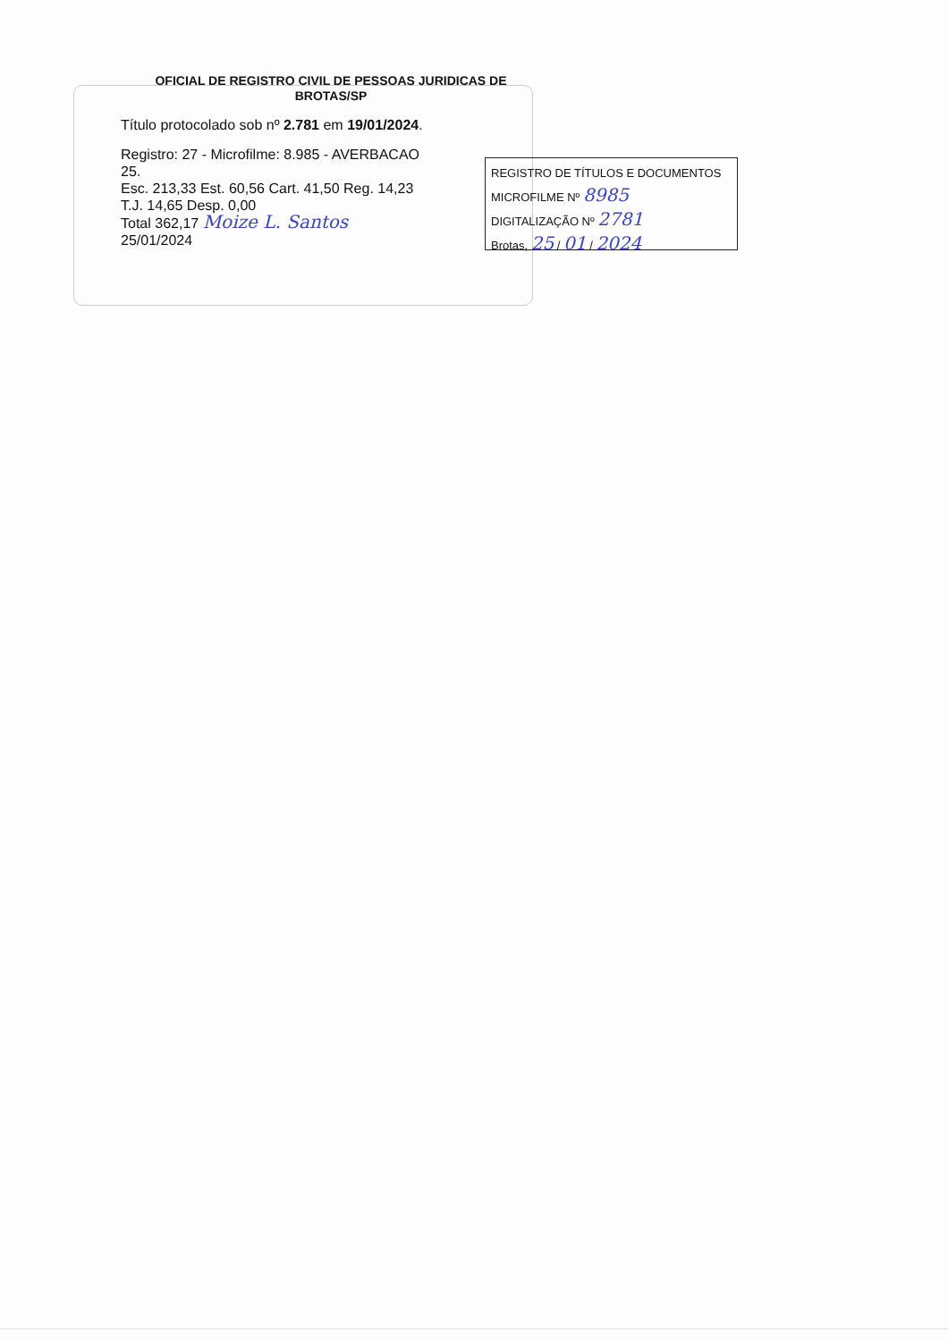OFICIAL DE REGISTRO CIVIL DE PESSOAS JURIDICAS DE
BROTAS/SP
Título protocolado sob nº 2.781 em 19/01/2024.
Registro: 27 - Microfilme: 8.985 - AVERBACAO
25.
Esc. 213,33 Est. 60,56 Cart. 41,50 Reg. 14,23
T.J. 14,65 Desp. 0,00
Total 362,17 Moize L. Santos
25/01/2024
REGISTRO DE TÍTULOS E DOCUMENTOS
MICROFILME Nº 8985
DIGITALIZAÇÃO Nº 2781
Brotas, 25 / 01 / 2024